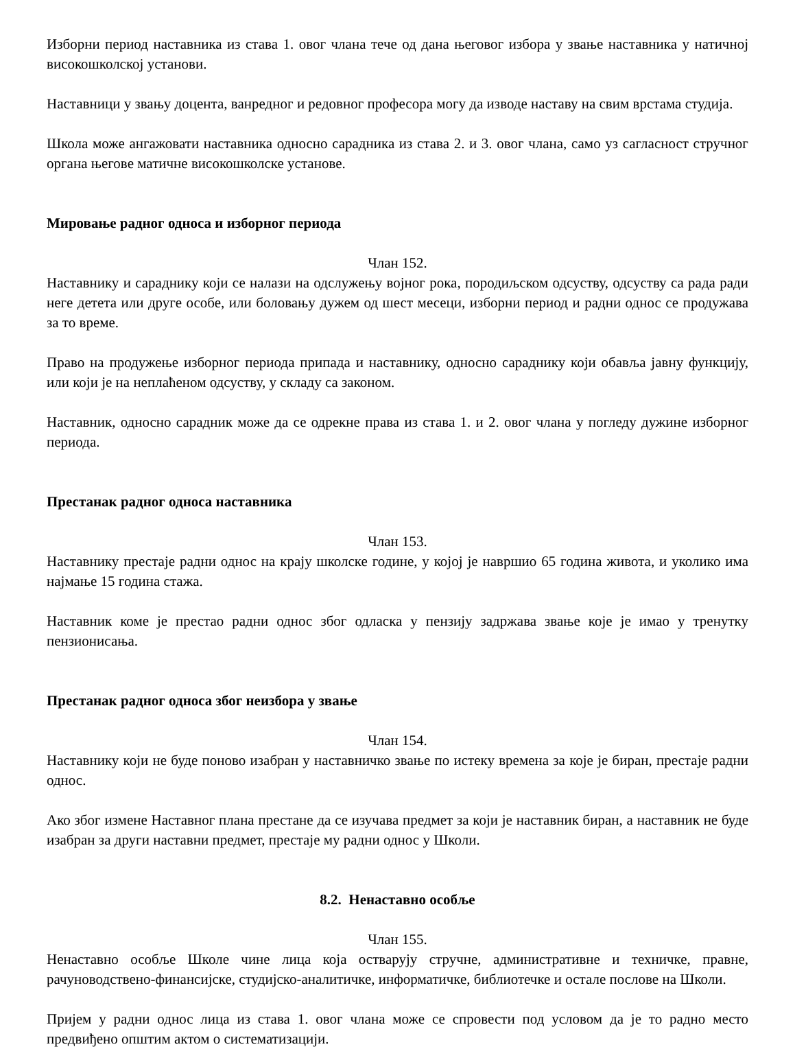Изборни период наставника из става 1. овог члана тече од дана његовог избора у звање наставника у натичној високошколској установи.
Наставници у звању доцента, ванредног и редовног професора могу да изводе наставу на свим врстама студија.
Школа може ангажовати наставника односно сарадника из става 2. и 3. овог члана, само уз сагласност стручног органа његове матичне високошколске установе.
Мировање радног односа и изборног периода
Члан 152.
Наставнику и сараднику који се налази на одслужењу војног рока, породиљском одсуству, одсуству са рада ради неге детета или друге особе, или боловању дужем од шест месеци, изборни период и радни однос се продужава за то време.
Право на продужење изборног периода припада и наставнику, односно сараднику који обавља јавну функцију, или који је на неплаћеном одсуству, у складу са законом.
Наставник, односно сарадник може да се одрекне права из става 1. и 2. овог члана у погледу дужине изборног периода.
Престанак радног односа наставника
Члан 153.
Наставнику престаје радни однос на крају школске године, у којој је навршио 65 година живота, и уколико има најмање 15 година стажа.
Наставник коме је престао радни однос због одласка у пензију задржава звање које је имао у тренутку пензионисања.
Престанак радног односа због неизбора у звање
Члан 154.
Наставнику који не буде поново изабран у наставничко звање по истеку времена за које је биран, престаје радни однос.
Ако због измене Наставног плана престане да се изучава предмет за који је наставник биран, а наставник не буде изабран за други наставни предмет, престаје му радни однос у Школи.
8.2. Ненаставно особље
Члан 155.
Ненаставно особље Школе чине лица која остварују стручне, административне и техничке, правне, рачуноводствено-финансијске, студијско-аналитичке, информатичке, библиотечке и остале послове на Школи.
Пријем у радни однос лица из става 1. овог члана може се спровести под условом да је то радно место предвиђено општим актом о систематизацији.